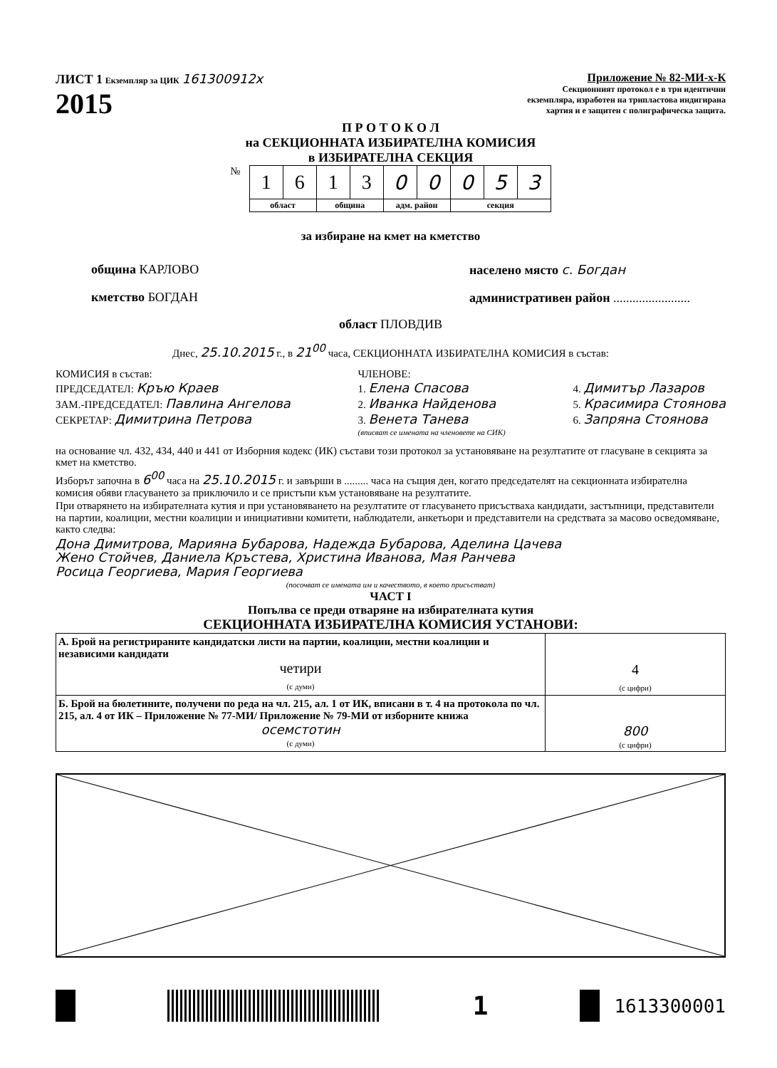ЛИСТ 1 Екземпляр за ЦИК 161300912x
2015
Приложение № 82-МИ-х-К
Секционният протокол е в три идентични
екземпляра, изработен на трипластова индигирана
хартия и е защитен с полиграфическа защита.
П Р О Т О К О Л
на СЕКЦИОННАТА ИЗБИРАТЕЛНА КОМИСИЯ
в ИЗБИРАТЕЛНА СЕКЦИЯ
№
| 1 | 6 | 1 | 3 | 0 | 0 | 0 | 5 | 3 |
| област | | община | | адм. район | | секция | | |
за избиране на кмет на кметство
община КАРЛОВО
кметство БОГДАН
населено място с. Богдан
административен район ........................
област ПЛОВДИВ
Днес, 25.10.2015 г., в 21<sup>00</sup> часа, СЕКЦИОННАТА ИЗБИРАТЕЛНА КОМИСИЯ в състав:
КОМИСИЯ в състав:
ПРЕДСЕДАТЕЛ: Кръю Краев
ЗАМ.-ПРЕДСЕДАТЕЛ: Павлина Ангелова
СЕКРЕТАР: Димитрина Петрова
ЧЛЕНОВЕ:
1. Елена Спасова
2. Иванка Найденова
3. Венета Танева
(вписват се имената на членовете на СИК)
4. Димитър Лазаров
5. Красимира Стоянова
6. Запряна Стоянова
на основание чл. 432, 434, 440 и 441 от Изборния кодекс (ИК) състави този протокол за установяване на резултатите от гласуване в секцията за кмет на кметство.
Изборът започна в 6<sup>00</sup> часа на 25.10.2015 г. и завърши в ......... часа на същия ден, когато председателят на секционната избирателна комисия обяви гласуването за приключило и се пристъпи към установяване на резултатите.
При отварянето на избирателната кутия и при установяването на резултатите от гласуването присъстваха кандидати, застъпници, представители на партии, коалиции, местни коалиции и инициативни комитети, наблюдатели, анкетьори и представители на средствата за масово осведомяване, както следва:
Дона Димитрова, Марияна Бубарова, Надежда Бубарова, Аделина Цачева
Жено Стойчев, Даниела Кръстева, Христина Иванова, Мая Ранчева
Росица Георгиева, Мария Георгиева
(посочват се имената им и качеството, в което присъстват)
ЧАСТ I
Попълва се преди отваряне на избирателната кутия
СЕКЦИОННАТА ИЗБИРАТЕЛНА КОМИСИЯ УСТАНОВИ:
| А. Брой на регистрираните кандидатски листи на партии, коалиции, местни коалиции и независими кандидати четири (с думи) | 4 (с цифри) |
| Б. Брой на бюлетините, получени по реда на чл. 215, ал. 1 от ИК, вписани в т. 4 на протокола по чл. 215, ал. 4 от ИК – Приложение № 77-МИ/ Приложение № 79-МИ от изборните книжа осемстотин (с думи) | 800 (с цифри) |
1
1613300001